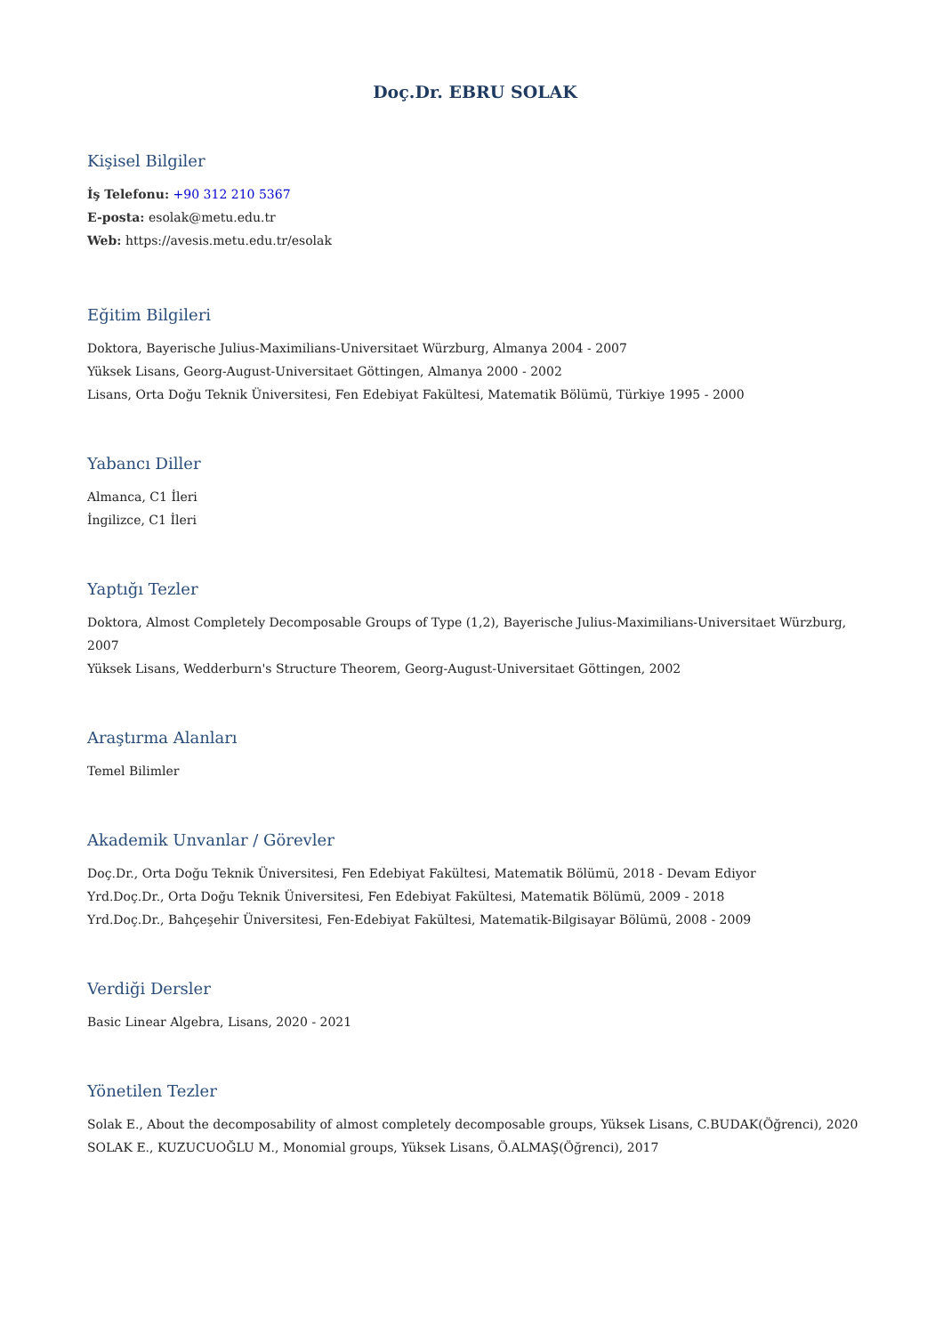Doç.Dr. EBRU SOLAK
Kişisel Bilgiler
İş Telefonu: +90 312 210 5367
E-posta: esolak@metu.edu.tr
Web: https://avesis.metu.edu.tr/esolak
Eğitim Bilgileri
Doktora, Bayerische Julius-Maximilians-Universitaet Würzburg, Almanya 2004 - 2007
Yüksek Lisans, Georg-August-Universitaet Göttingen, Almanya 2000 - 2002
Lisans, Orta Doğu Teknik Üniversitesi, Fen Edebiyat Fakültesi, Matematik Bölümü, Türkiye 1995 - 2000
Yabancı Diller
Almanca, C1 İleri
İngilizce, C1 İleri
Yaptığı Tezler
Doktora, Almost Completely Decomposable Groups of Type (1,2), Bayerische Julius-Maximilians-Universitaet Würzburg, 2007
Yüksek Lisans, Wedderburn's Structure Theorem, Georg-August-Universitaet Göttingen, 2002
Araştırma Alanları
Temel Bilimler
Akademik Unvanlar / Görevler
Doç.Dr., Orta Doğu Teknik Üniversitesi, Fen Edebiyat Fakültesi, Matematik Bölümü, 2018 - Devam Ediyor
Yrd.Doç.Dr., Orta Doğu Teknik Üniversitesi, Fen Edebiyat Fakültesi, Matematik Bölümü, 2009 - 2018
Yrd.Doç.Dr., Bahçeşehir Üniversitesi, Fen-Edebiyat Fakültesi, Matematik-Bilgisayar Bölümü, 2008 - 2009
Verdiği Dersler
Basic Linear Algebra, Lisans, 2020 - 2021
Yönetilen Tezler
Solak E., About the decomposability of almost completely decomposable groups, Yüksek Lisans, C.BUDAK(Öğrenci), 2020
SOLAK E., KUZUCUOĞLU M., Monomial groups, Yüksek Lisans, Ö.ALMAŞ(Öğrenci), 2017